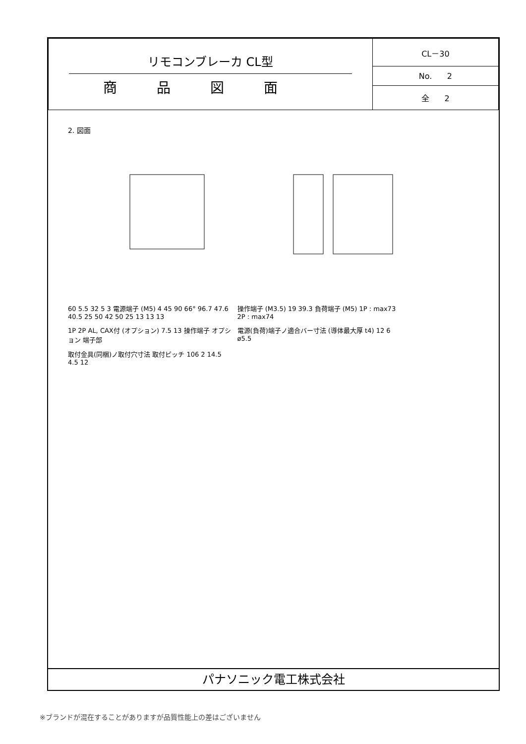| リモコンブレーカ CL型 商品図面 | CL－30 |
| | No. 2 |
| | 全 2 |
2. 図面
60 5.5 32 5 3 電源端子 (M5) 4 45 90 66° 96.7 47.6 40.5 25 50 42 50 25 13 13 13
操作端子 (M3.5) 19 39.3 負荷端子 (M5) 1P : max73 2P : max74
1P 2P AL, CAX付 (オプション) 7.5 13 操作端子 オプション 端子部
電源(負荷)端子ノ適合バー寸法 (導体最大厚 t4) 12 6 ø5.5
取付金具(同梱)ノ取付穴寸法 取付ピッチ 106 2 14.5 4.5 12
パナソニック電工株式会社
※ブランドが混在することがありますが品質性能上の差はございません